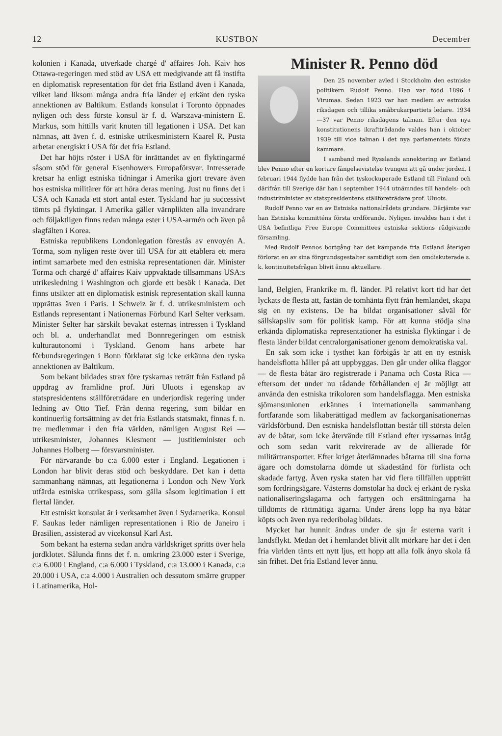12 KUSTBON December
kolonien i Kanada, utverkade chargé d' affaires Joh. Kaiv hos Ottawa-regeringen med stöd av USA ett medgivande att få instifta en diplomatisk representation för det fria Estland även i Kanada, vilket land liksom många andra fria länder ej erkänt den ryska annektionen av Baltikum. Estlands konsulat i Toronto öppnades nyligen och dess förste konsul är f. d. Warszava-ministern E. Markus, som hittills varit knuten till legationen i USA. Det kan nämnas, att även f. d. estniske utrikesministern Kaarel R. Pusta arbetar energiskt i USA för det fria Estland.
Det har höjts röster i USA för inrättandet av en flyktingarmé såsom stöd för general Eisenhowers Europaförsvar. Intresserade kretsar ha enligt estniska tidningar i Amerika gjort trevare även hos estniska militärer för att höra deras mening. Just nu finns det i USA och Kanada ett stort antal ester. Tyskland har ju successivt tömts på flyktingar. I Amerika gäller värnplikten alla invandrare och följaktligen finns redan många ester i USA-armén och även på slagfälten i Korea.
Estniska republikens Londonlegation förestås av envoyén A. Torma, som nyligen reste över till USA för att etablera ett mera intimt samarbete med den estniska representationen där. Minister Torma och chargé d' affaires Kaiv uppvaktade tillsammans USA:s utrikesledning i Washington och gjorde ett besök i Kanada. Det finns utsikter att en diplomatisk estnisk representation skall kunna upprättas även i Paris. I Schweiz är f. d. utrikesministern och Estlands representant i Nationernas Förbund Karl Selter verksam. Minister Selter har särskilt bevakat esternas intressen i Tyskland och bl. a. underhandlat med Bonnregeringen om estnisk kulturautonomi i Tyskland. Genom hans arbete har förbundsregeringen i Bonn förklarat sig icke erkänna den ryska annektionen av Baltikum.
Som bekant bildades strax före tyskarnas reträtt från Estland på uppdrag av framlidne prof. Jüri Uluots i egenskap av statspresidentens ställföreträdare en underjordisk regering under ledning av Otto Tief. Från denna regering, som bildar en kontinuerlig fortsättning av det fria Estlands statsmakt, finnas f. n. tre medlemmar i den fria världen, nämligen August Rei — utrikesminister, Johannes Klesment — justitieminister och Johannes Holberg — försvarsminister.
För närvarande bo c:a 6.000 ester i England. Legationen i London har blivit deras stöd och beskyddare. Det kan i detta sammanhang nämnas, att legationerna i London och New York utfärda estniska utrikespass, som gälla såsom legitimation i ett flertal länder.
Ett estniskt konsulat är i verksamhet även i Sydamerika. Konsul F. Saukas leder nämligen representationen i Rio de Janeiro i Brasilien, assisterad av vicekonsul Karl Ast.
Som bekant ha esterna sedan andra världskriget spritts över hela jordklotet. Sålunda finns det f. n. omkring 23.000 ester i Sverige, c:a 6.000 i England, c:a 6.000 i Tyskland, c:a 13.000 i Kanada, c:a 20.000 i USA, c:a 4.000 i Australien och dessutom smärre grupper i Latinamerika, Hol-
Minister R. Penno död
Den 25 november avled i Stockholm den estniske politikern Rudolf Penno. Han var född 1896 i Virumaa. Sedan 1923 var han medlem av estniska riksdagen och tillika småbrukarpartiets ledare. 1934—37 var Penno riksdagens talman. Efter den nya konstitutionens ikraftträdande valdes han i oktober 1939 till vice talman i det nya parlamentets första kammare.
I samband med Rysslands annektering av Estland blev Penno efter en kortare fängelsevistelse tvungen att gå under jorden. I februari 1944 flydde han från det tyskockuperade Estland till Finland och därifrån till Sverige där han i september 1944 utnämndes till handels- och industriminister av statspresidentens ställföreträdare prof. Uluots.
Rudolf Penno var en av Estniska nationalrådets grundare. Därjämte var han Estniska kommitténs första ordförande. Nyligen invaldes han i det i USA befintliga Free Europe Committees estniska sektions rådgivande församling.
Med Rudolf Pennos bortgång har det kämpande fria Estland återigen förlorat en av sina förgrundsgestalter samtidigt som den omdiskuterade s. k. kontinuitetsfrågan blivit ännu aktuellare.
land, Belgien, Frankrike m. fl. länder. På relativt kort tid har det lyckats de flesta att, fastän de tomhänta flytt från hemlandet, skapa sig en ny existens. De ha bildat organisationer såväl för sällskapsliv som för politisk kamp. För att kunna stödja sina erkända diplomatiska representationer ha estniska flyktingar i de flesta länder bildat centralorganisationer genom demokratiska val.
En sak som icke i tysthet kan förbigås är att en ny estnisk handelsflotta håller på att uppbyggas. Den går under olika flaggor — de flesta båtar äro registrerade i Panama och Costa Rica — eftersom det under nu rådande förhållanden ej är möjligt att använda den estniska trikoloren som handelsflagga. Men estniska sjömansunionen erkännes i internationella sammanhang fortfarande som likaberättigad medlem av fackorganisationernas världsförbund. Den estniska handelsflottan består till största delen av de båtar, som icke återvände till Estland efter ryssarnas intåg och som sedan varit rekvirerade av de allierade för militärtransporter. Efter kriget återlämnades båtarna till sina forna ägare och domstolarna dömde ut skadestånd för förlista och skadade fartyg. Även ryska staten har vid flera tillfällen uppträtt som fordringsägare. Västerns domstolar ha dock ej erkänt de ryska nationaliseringslagarna och fartygen och ersättningarna ha tilldömts de rättmätiga ägarna. Under årens lopp ha nya båtar köpts och även nya rederibolag bildats.
Mycket har hunnit ändras under de sju år esterna varit i landsflykt. Medan det i hemlandet blivit allt mörkare har det i den fria världen tänts ett nytt ljus, ett hopp att alla folk ånyo skola få sin frihet. Det fria Estland lever ännu.